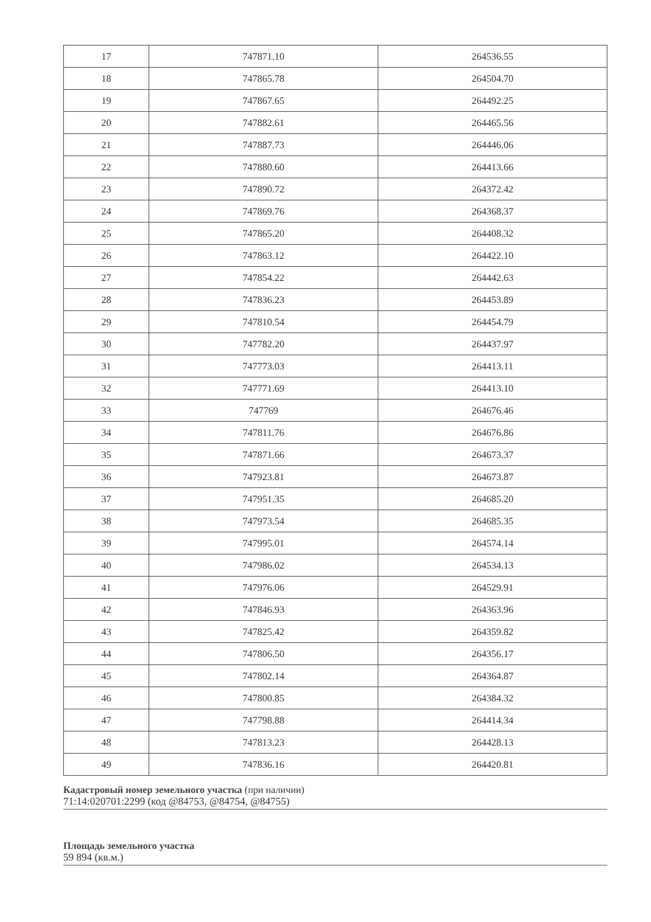| 17 | 747871.10 | 264536.55 |
| 18 | 747865.78 | 264504.70 |
| 19 | 747867.65 | 264492.25 |
| 20 | 747882.61 | 264465.56 |
| 21 | 747887.73 | 264446.06 |
| 22 | 747880.60 | 264413.66 |
| 23 | 747890.72 | 264372.42 |
| 24 | 747869.76 | 264368.37 |
| 25 | 747865.20 | 264408.32 |
| 26 | 747863.12 | 264422.10 |
| 27 | 747854.22 | 264442.63 |
| 28 | 747836.23 | 264453.89 |
| 29 | 747810.54 | 264454.79 |
| 30 | 747782.20 | 264437.97 |
| 31 | 747773.03 | 264413.11 |
| 32 | 747771.69 | 264413.10 |
| 33 | 747769 | 264676.46 |
| 34 | 747811.76 | 264676.86 |
| 35 | 747871.66 | 264673.37 |
| 36 | 747923.81 | 264673.87 |
| 37 | 747951.35 | 264685.20 |
| 38 | 747973.54 | 264685.35 |
| 39 | 747995.01 | 264574.14 |
| 40 | 747986.02 | 264534.13 |
| 41 | 747976.06 | 264529.91 |
| 42 | 747846.93 | 264363.96 |
| 43 | 747825.42 | 264359.82 |
| 44 | 747806.50 | 264356.17 |
| 45 | 747802.14 | 264364.87 |
| 46 | 747800.85 | 264384.32 |
| 47 | 747798.88 | 264414.34 |
| 48 | 747813.23 | 264428.13 |
| 49 | 747836.16 | 264420.81 |
Кадастровый номер земельного участка (при наличии)
71:14:020701:2299 (код @84753, @84754, @84755)
Площадь земельного участка
59 894 (кв.м.)